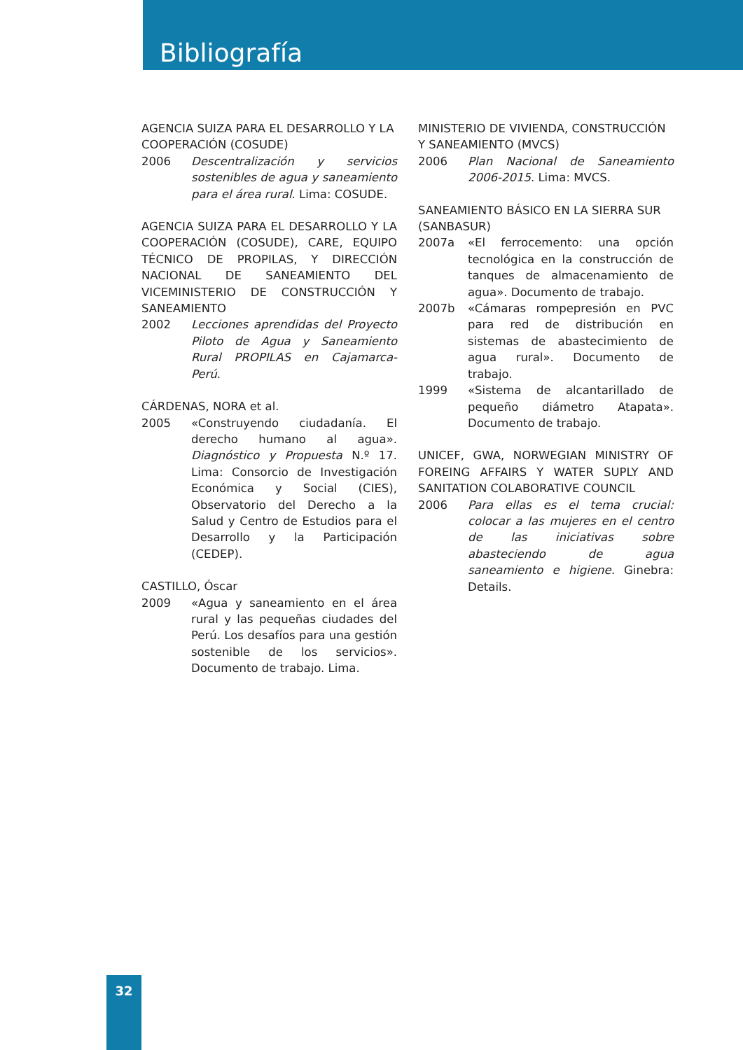Bibliografía
AGENCIA SUIZA PARA EL DESARROLLO Y LA COOPERACIÓN (COSUDE)
2006 Descentralización y servicios sostenibles de agua y saneamiento para el área rural. Lima: COSUDE.
AGENCIA SUIZA PARA EL DESARROLLO Y LA COOPERACIÓN (COSUDE), CARE, EQUIPO TÉCNICO DE PROPILAS, Y DIRECCIÓN NACIONAL DE SANEAMIENTO DEL VICEMINISTERIO DE CONSTRUCCIÓN Y SANEAMIENTO
2002 Lecciones aprendidas del Proyecto Piloto de Agua y Saneamiento Rural PROPILAS en Cajamarca-Perú.
CÁRDENAS, NORA et al.
2005 «Construyendo ciudadanía. El derecho humano al agua». Diagnóstico y Propuesta N.º 17. Lima: Consorcio de Investigación Económica y Social (CIES), Observatorio del Derecho a la Salud y Centro de Estudios para el Desarrollo y la Participación (CEDEP).
CASTILLO, Óscar
2009 «Agua y saneamiento en el área rural y las pequeñas ciudades del Perú. Los desafíos para una gestión sostenible de los servicios». Documento de trabajo. Lima.
MINISTERIO DE VIVIENDA, CONSTRUCCIÓN Y SANEAMIENTO (MVCS)
2006 Plan Nacional de Saneamiento 2006-2015. Lima: MVCS.
SANEAMIENTO BÁSICO EN LA SIERRA SUR (SANBASUR)
2007a «El ferrocemento: una opción tecnológica en la construcción de tanques de almacenamiento de agua». Documento de trabajo.
2007b «Cámaras rompepresión en PVC para red de distribución en sistemas de abastecimiento de agua rural». Documento de trabajo.
1999 «Sistema de alcantarillado de pequeño diámetro Atapata». Documento de trabajo.
UNICEF, GWA, NORWEGIAN MINISTRY OF FOREING AFFAIRS Y WATER SUPLY AND SANITATION COLABORATIVE COUNCIL
2006 Para ellas es el tema crucial: colocar a las mujeres en el centro de las iniciativas sobre abasteciendo de agua saneamiento e higiene. Ginebra: Details.
32